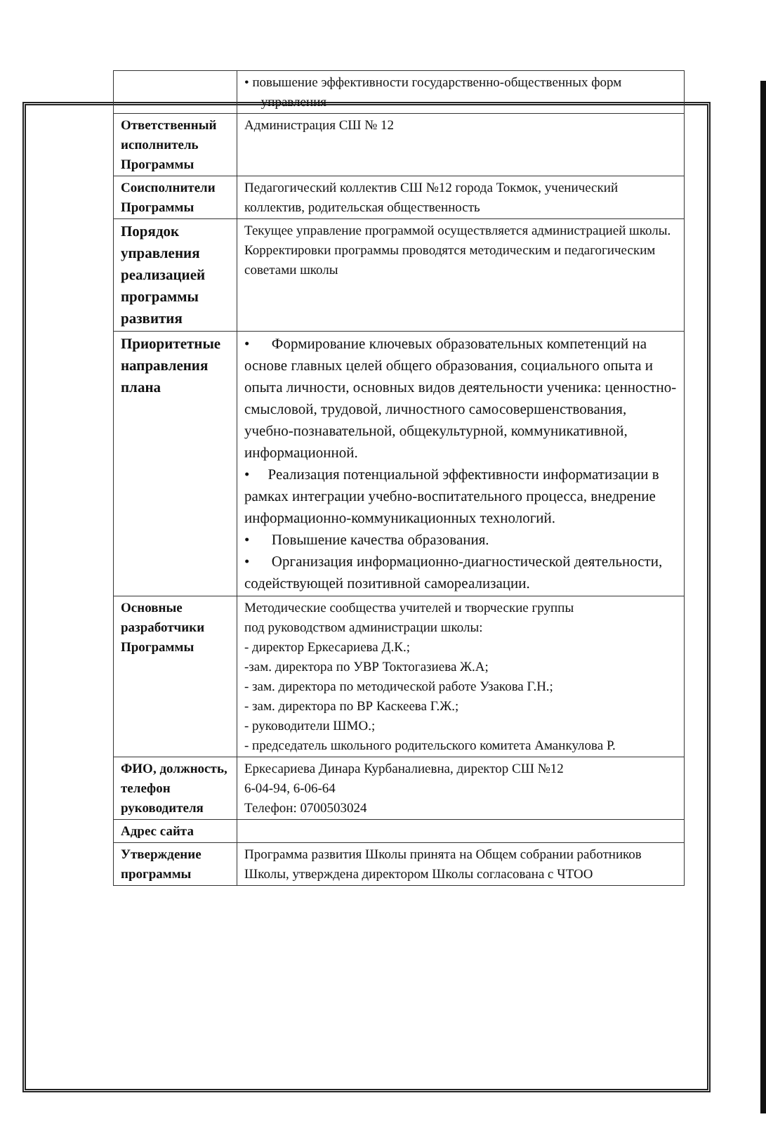| | • повышение эффективности государственно-общественных форм управления |
| Ответственный исполнитель Программы | Администрация СШ № 12 |
| Соисполнители Программы | Педагогический коллектив СШ №12 города Токмок, ученический коллектив, родительская общественность |
| Порядок управления реализацией программы развития | Текущее управление программой осуществляется администрацией школы. Корректировки программы проводятся методическим и педагогическим советами школы |
| Приоритетные направления плана | • Формирование ключевых образовательных компетенций на основе главных целей общего образования, социального опыта и опыта личности, основных видов деятельности ученика: ценностно-смысловой, трудовой, личностного самосовершенствования, учебно-познавательной, общекультурной, коммуникативной, информационной. • Реализация потенциальной эффективности информатизации в рамках интеграции учебно-воспитательного процесса, внедрение информационно-коммуникационных технологий. • Повышение качества образования. • Организация информационно-диагностической деятельности, содействующей позитивной самореализации. |
| Основные разработчики Программы | Методические сообщества учителей и творческие группы под руководством администрации школы: - директор Еркесариева Д.К.; -зам. директора по УВР Токтогазиева Ж.А; - зам. директора по методической работе Узакова Г.Н.; - зам. директора по ВР Каскеева Г.Ж.; - руководители ШМО.; - председатель школьного родительского комитета Аманкулова Р. |
| ФИО, должность, телефон руководителя | Еркесариева Динара Курбаналиевна, директор СШ №12 6-04-94, 6-06-64 Телефон: 0700503024 |
| Адрес сайта | |
| Утверждение программы | Программа развития Школы принята на Общем собрании работников Школы, утверждена директором Школы согласована с ЧТОО |